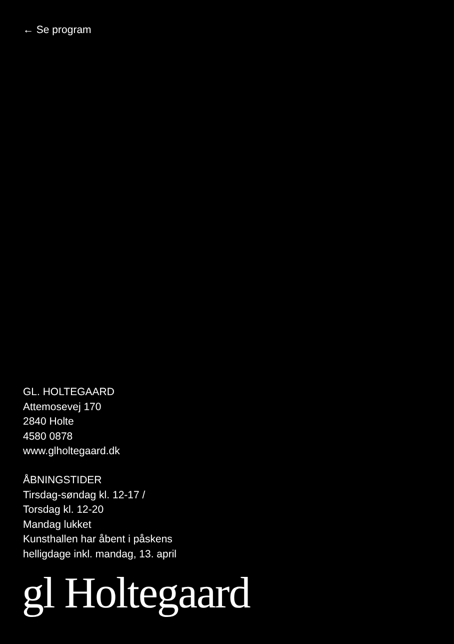← Se program
GL. HOLTEGAARD
Attemosevej 170
2840 Holte
4580 0878
www.glholtegaard.dk
ÅBNINGSTIDER
Tirsdag-søndag kl. 12-17 /
Torsdag kl. 12-20
Mandag lukket
Kunsthallen har åbent i påskens
helligdage inkl. mandag, 13. april
gl Holtegaard